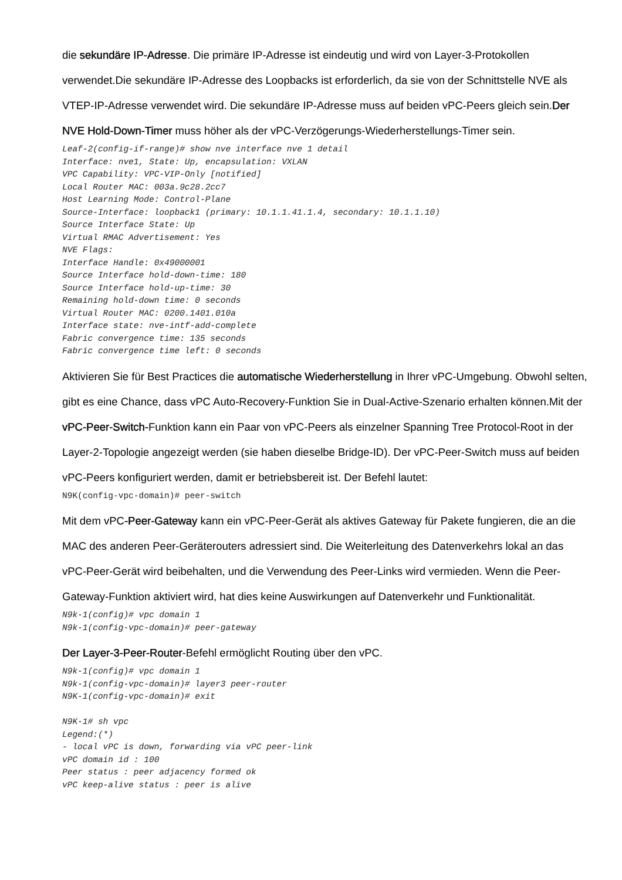die sekundäre IP-Adresse. Die primäre IP-Adresse ist eindeutig und wird von Layer-3-Protokollen verwendet.Die sekundäre IP-Adresse des Loopbacks ist erforderlich, da sie von der Schnittstelle NVE als VTEP-IP-Adresse verwendet wird. Die sekundäre IP-Adresse muss auf beiden vPC-Peers gleich sein.Der NVE Hold-Down-Timer muss höher als der vPC-Verzögerungs-Wiederherstellungs-Timer sein.
Leaf-2(config-if-range)# show nve interface nve 1 detail
Interface: nve1, State: Up, encapsulation: VXLAN
VPC Capability: VPC-VIP-Only [notified]
Local Router MAC: 003a.9c28.2cc7
Host Learning Mode: Control-Plane
Source-Interface: loopback1 (primary: 10.1.1.41.1.4, secondary: 10.1.1.10)
Source Interface State: Up
Virtual RMAC Advertisement: Yes
NVE Flags:
Interface Handle: 0x49000001
Source Interface hold-down-time: 180
Source Interface hold-up-time: 30
Remaining hold-down time: 0 seconds
Virtual Router MAC: 0200.1401.010a
Interface state: nve-intf-add-complete
Fabric convergence time: 135 seconds
Fabric convergence time left: 0 seconds
Aktivieren Sie für Best Practices die automatische Wiederherstellung in Ihrer vPC-Umgebung. Obwohl selten, gibt es eine Chance, dass vPC Auto-Recovery-Funktion Sie in Dual-Active-Szenario erhalten können.Mit der vPC-Peer-Switch-Funktion kann ein Paar von vPC-Peers als einzelner Spanning Tree Protocol-Root in der Layer-2-Topologie angezeigt werden (sie haben dieselbe Bridge-ID). Der vPC-Peer-Switch muss auf beiden vPC-Peers konfiguriert werden, damit er betriebsbereit ist. Der Befehl lautet:
N9K(config-vpc-domain)# peer-switch
Mit dem vPC-Peer-Gateway kann ein vPC-Peer-Gerät als aktives Gateway für Pakete fungieren, die an die MAC des anderen Peer-Geräterouters adressiert sind. Die Weiterleitung des Datenverkehrs lokal an das vPC-Peer-Gerät wird beibehalten, und die Verwendung des Peer-Links wird vermieden. Wenn die Peer-Gateway-Funktion aktiviert wird, hat dies keine Auswirkungen auf Datenverkehr und Funktionalität.
N9k-1(config)# vpc domain 1
N9k-1(config-vpc-domain)# peer-gateway
Der Layer-3-Peer-Router-Befehl ermöglicht Routing über den vPC.
N9k-1(config)# vpc domain 1
N9k-1(config-vpc-domain)# layer3 peer-router
N9K-1(config-vpc-domain)# exit

N9K-1# sh vpc
Legend:(*)
- local vPC is down, forwarding via vPC peer-link
vPC domain id : 100
Peer status : peer adjacency formed ok
vPC keep-alive status : peer is alive